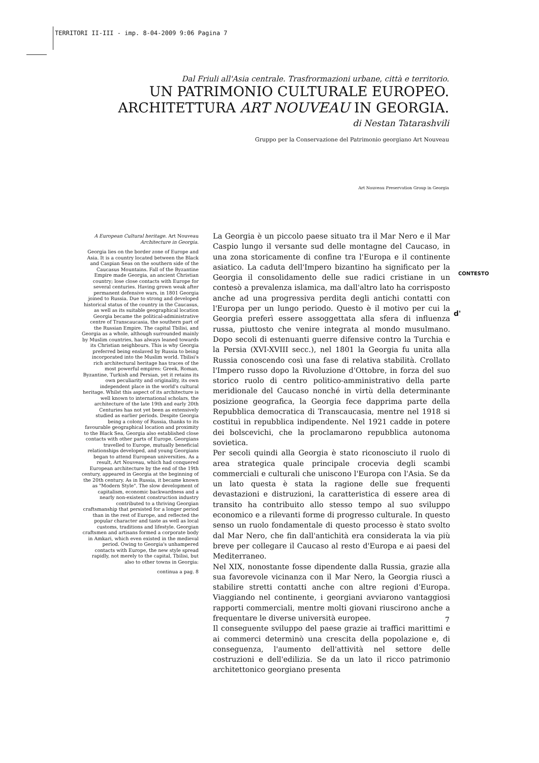TERRITORI II-III - imp. 8-04-2009 9:06 Pagina 7
Dal Friuli all'Asia centrale. Trasfrormazioni urbane, città e territorio.
UN PATRIMONIO CULTURALE EUROPEO.
ARCHITETTURA ART NOUVEAU IN GEORGIA.
di Nestan Tatarashvili
Gruppo per la Conservazione del Patrimonio georgiano Art Nouveau
Art Nouveau Preservation Group in Georgia
A European Cultural heritage. Art Nouveau Architecture in Georgia.
Georgia lies on the border zone of Europe and Asia. It is a country located between the Black and Caspian Seas on the southern side of the Caucasus Mountains. Fall of the Byzantine Empire made Georgia, an ancient Christian country; lose close contacts with Europe for several centuries. Having grown weak after permanent defensive wars, in 1801 Georgia joined to Russia. Due to strong and developed historical status of the country in the Caucasus, as well as its suitable geographical location Georgia became the political-administrative centre of Transcaucasia, the southern part of the Russian Empire. The capital Tbilisi, and Georgia as a whole, although surrounded mainly by Muslim countries, has always leaned towards its Christian neighbours. This is why Georgia preferred being enslaved by Russia to being incorporated into the Muslim world. Tbilisi's rich architectural heritage has traces of the most powerful empires: Greek, Roman, Byzantine, Turkish and Persian, yet it retains its own peculiarity and originality, its own independent place in the world's cultural heritage. Whilst this aspect of its architecture is well known to international scholars, the architecture of the late 19th and early 20th Centuries has not yet been as extensively studied as earlier periods. Despite Georgia being a colony of Russia, thanks to its favourable geographical location and proximity to the Black Sea, Georgia also established close contacts with other parts of Europe. Georgians travelled to Europe, mutually beneficial relationships developed, and young Georgians began to attend European universities. As a result, Art Nouveau, which had conquered European architecture by the end of the 19th century, appeared in Georgia at the beginning of the 20th century. As in Russia, it became known as "Modern Style". The slow development of capitalism, economic backwardness and a nearly non-existent construction industry contributed to a thriving Georgian craftsmanship that persisted for a longer period than in the rest of Europe, and reflected the popular character and taste as well as local customs, traditions and lifestyle. Georgian craftsmen and artisans formed a corporate body in Amkari, which even existed in the medieval period. Owing to Georgia's unhampered contacts with Europe, the new style spread rapidly, not merely to the capital, Tbilisi, but also to other towns in Georgia:
continua a pag. 8
La Georgia è un piccolo paese situato tra il Mar Nero e il Mar Caspio lungo il versante sud delle montagne del Caucaso, in una zona storicamente di confine tra l'Europa e il continente asiatico. La caduta dell'Impero bizantino ha significato per la Georgia il consolidamento delle sue radici cristiane in un contesò a prevalenza islamica, ma dall'altro lato ha corrisposto anche ad una progressiva perdita degli antichi contatti con l'Europa per un lungo periodo. Questo è il motivo per cui la Georgia preferì essere assoggettata alla sfera di influenza russa, piuttosto che venire integrata al mondo musulmano. Dopo secoli di estenuanti guerre difensive contro la Turchia e la Persia (XVI-XVIII secc.), nel 1801 la Georgia fu unita alla Russia conoscendo così una fase di relativa stabilità. Crollato l'Impero russo dopo la Rivoluzione d'Ottobre, in forza del suo storico ruolo di centro politico-amministrativo della parte meridionale del Caucaso nonché in virtù della determinante posizione geografica, la Georgia fece dapprima parte della Repubblica democratica di Transcaucasia, mentre nel 1918 si costituì in repubblica indipendente. Nel 1921 cadde in potere dei bolscevichi, che la proclamarono repubblica autonoma sovietica.
Per secoli quindi alla Georgia è stato riconosciuto il ruolo di area strategica quale principale crocevia degli scambi commerciali e culturali che uniscono l'Europa con l'Asia. Se da un lato questa è stata la ragione delle sue frequenti devastazioni e distruzioni, la caratteristica di essere area di transito ha contribuito allo stesso tempo al suo sviluppo economico e a rilevanti forme di progresso culturale. In questo senso un ruolo fondamentale di questo processo è stato svolto dal Mar Nero, che fin dall'antichità era considerata la via più breve per collegare il Caucaso al resto d'Europa e ai paesi del Mediterraneo.
Nel XIX, nonostante fosse dipendente dalla Russia, grazie alla sua favorevole vicinanza con il Mar Nero, la Georgia riuscì a stabilire stretti contatti anche con altre regioni d'Europa. Viaggiando nel continente, i georgiani avviarono vantaggiosi rapporti commerciali, mentre molti giovani riuscirono anche a frequentare le diverse università europee.
Il conseguente sviluppo del paese grazie ai traffici marittimi e ai commerci determinò una crescita della popolazione e, di conseguenza, l'aumento dell'attività nel settore delle costruzioni e dell'edilizia. Se da un lato il ricco patrimonio architettonico georgiano presenta
CONTESTO
d'
7